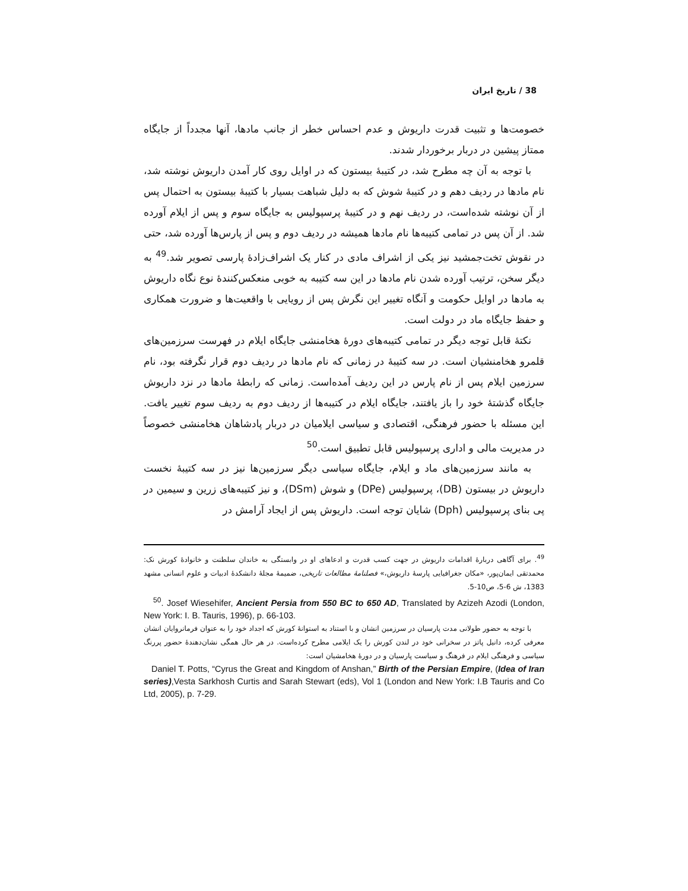38 / تاریخ ایران
خصومت‌ها و تثبیت قدرت داریوش و عدم احساس خطر از جانب مادها، آنها مجدداً از جایگاه ممتاز پیشین در دربار برخوردار شدند.
با توجه به آن چه مطرح شد، در کتیبهٔ بیستون که در اوایل روی کار آمدن داریوش نوشته شد، نام مادها در ردیف دهم و در کتیبهٔ شوش که به دلیل شباهت بسیار با کتیبهٔ بیستون به احتمال پس از آن نوشته شده‌است، در ردیف نهم و در کتیبهٔ پرسپولیس به جایگاه سوم و پس از ایلام آورده شد. از آن پس در تمامی کتیبه‌ها نام مادها همیشه در ردیف دوم و پس از پارس‌ها آورده شد، حتی در نقوش تخت‌جمشید نیز یکی از اشراف مادی در کنار یک اشراف‌زادهٔ پارسی تصویر شد.<sup>49</sup> به دیگر سخن، ترتیب آورده شدن نام مادها در این سه کتیبه به خوبی منعکس‌کنندهٔ نوع نگاه داریوش به مادها در اوایل حکومت و آنگاه تغییر این نگرش پس از رویایی با واقعیت‌ها و ضرورت همکاری و حفظ جایگاه ماد در دولت است.
نکتهٔ قابل توجه دیگر در تمامی کتیبه‌های دورهٔ هخامنشی جایگاه ایلام در فهرست سرزمین‌های قلمرو هخامنشیان است. در سه کتیبهٔ در زمانی که نام مادها در ردیف دوم قرار نگرفته بود، نام سرزمین ایلام پس از نام پارس در این ردیف آمده‌است. زمانی که رابطهٔ مادها در نزد داریوش جایگاه گذشتهٔ خود را باز یافتند، جایگاه ایلام در کتیبه‌ها از ردیف دوم به ردیف سوم تغییر یافت. این مسئله با حضور فرهنگی، اقتصادی و سیاسی ایلامیان در دربار پادشاهان هخامنشی خصوصاً در مدیریت مالی و اداری پرسپولیس قابل تطبیق است.<sup>50</sup>
به مانند سرزمین‌های ماد و ایلام، جایگاه سیاسی دیگر سرزمین‌ها نیز در سه کتیبهٔ نخست داریوش در بیستون (DB)، پرسپولیس (DPe) و شوش (DSm)، و نیز کتیبه‌های زرین و سیمین در پی بنای پرسپولیس (Dph) شایان توجه است. داریوش پس از ایجاد آرامش در
<sup>49</sup>. برای آگاهی دربارهٔ اقدامات داریوش در جهت کسب قدرت و ادعاهای او در وابستگی به خاندان سلطنت و خانوادهٔ کورش نک: محمدتقی ایمان‌پور، «مکان جغرافیایی پارسهٔ داریوش،» فصلنامهٔ مطالعات تاریخی، ضمیمهٔ مجلهٔ دانشکدهٔ ادبیات و علوم انسانی مشهد 1383، ش 6-5، ص10-5.
<sup>50</sup>. Josef Wiesehifer, Ancient Persia from 550 BC to 650 AD, Translated by Azizeh Azodi (London, New York: I. B. Tauris, 1996), p. 66-103.
با توجه به حضور طولانی مدت پارسیان در سرزمین انشان و با استناد به استوانهٔ کورش که اجداد خود را به عنوان فرمانروایان انشان معرفی کرده، دانیل پاتز در سخرانی خود در لندن کورش را یک ایلامی مطرح کرده‌است. در هر حال همگی نشان‌دهندهٔ حضور پررنگ سیاسی و فرهنگی ایلام در فرهنگ و سیاست پارسیان و در دورهٔ هخامشیان است:
Daniel T. Potts, “Cyrus the Great and Kingdom of Anshan,” Birth of the Persian Empire, (Idea of Iran series),Vesta Sarkhosh Curtis and Sarah Stewart (eds), Vol 1 (London and New York: I.B Tauris and Co Ltd, 2005), p. 7-29.